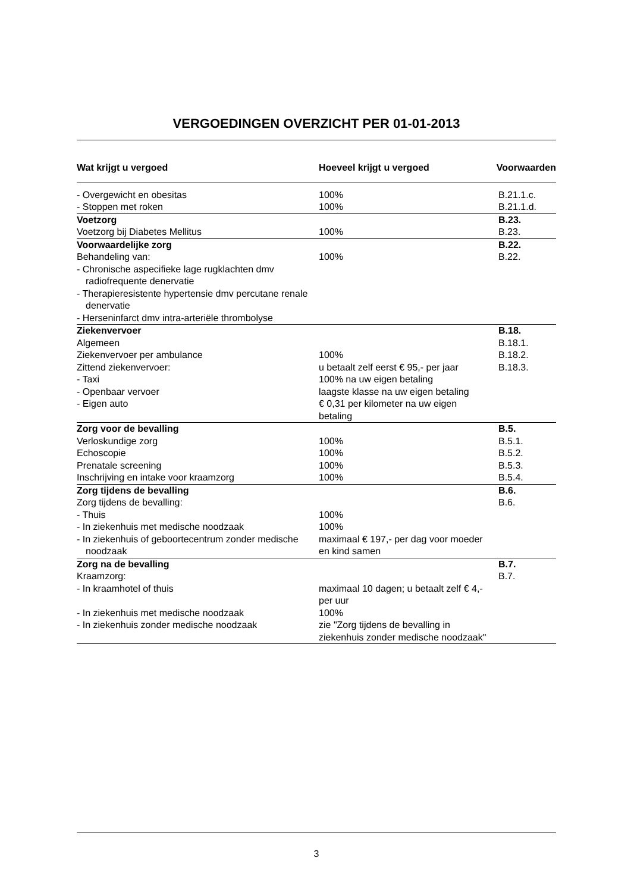VERGOEDINGEN OVERZICHT PER 01-01-2013
| Wat krijgt u vergoed | Hoeveel krijgt u vergoed | Voorwaarden |
| --- | --- | --- |
| - Overgewicht en obesitas | 100% | B.21.1.c. |
| - Stoppen met roken | 100% | B.21.1.d. |
| Voetzorg | | B.23. |
| Voetzorg bij Diabetes Mellitus | 100% | B.23. |
| Voorwaardelijke zorg | | B.22. |
| Behandeling van: | 100% | B.22. |
| - Chronische aspecifieke lage rugklachten dmv radiofrequente denervatie | | |
| - Therapieresistente hypertensie dmv percutane renale denervatie | | |
| - Herseninfarct dmv intra-arteriële thrombolyse | | |
| Ziekenvervoer | | B.18. |
| Algemeen | | B.18.1. |
| Ziekenvervoer per ambulance | 100% | B.18.2. |
| Zittend ziekenvervoer: | u betaalt zelf eerst € 95,- per jaar | B.18.3. |
| - Taxi | 100% na uw eigen betaling | |
| - Openbaar vervoer | laagste klasse na uw eigen betaling | |
| - Eigen auto | € 0,31 per kilometer na uw eigen betaling | |
| Zorg voor de bevalling | | B.5. |
| Verloskundige zorg | 100% | B.5.1. |
| Echoscopie | 100% | B.5.2. |
| Prenatale screening | 100% | B.5.3. |
| Inschrijving en intake voor kraamzorg | 100% | B.5.4. |
| Zorg tijdens de bevalling | | B.6. |
| Zorg tijdens de bevalling: | | B.6. |
| - Thuis | 100% | |
| - In ziekenhuis met medische noodzaak | 100% | |
| - In ziekenhuis of geboortecentrum zonder medische noodzaak | maximaal € 197,- per dag voor moeder en kind samen | |
| Zorg na de bevalling | | B.7. |
| Kraamzorg: | | B.7. |
| - In kraamhotel of thuis | maximaal 10 dagen; u betaalt zelf € 4,- per uur | |
| - In ziekenhuis met medische noodzaak | 100% | |
| - In ziekenhuis zonder medische noodzaak | zie "Zorg tijdens de bevalling in ziekenhuis zonder medische noodzaak" | |
3